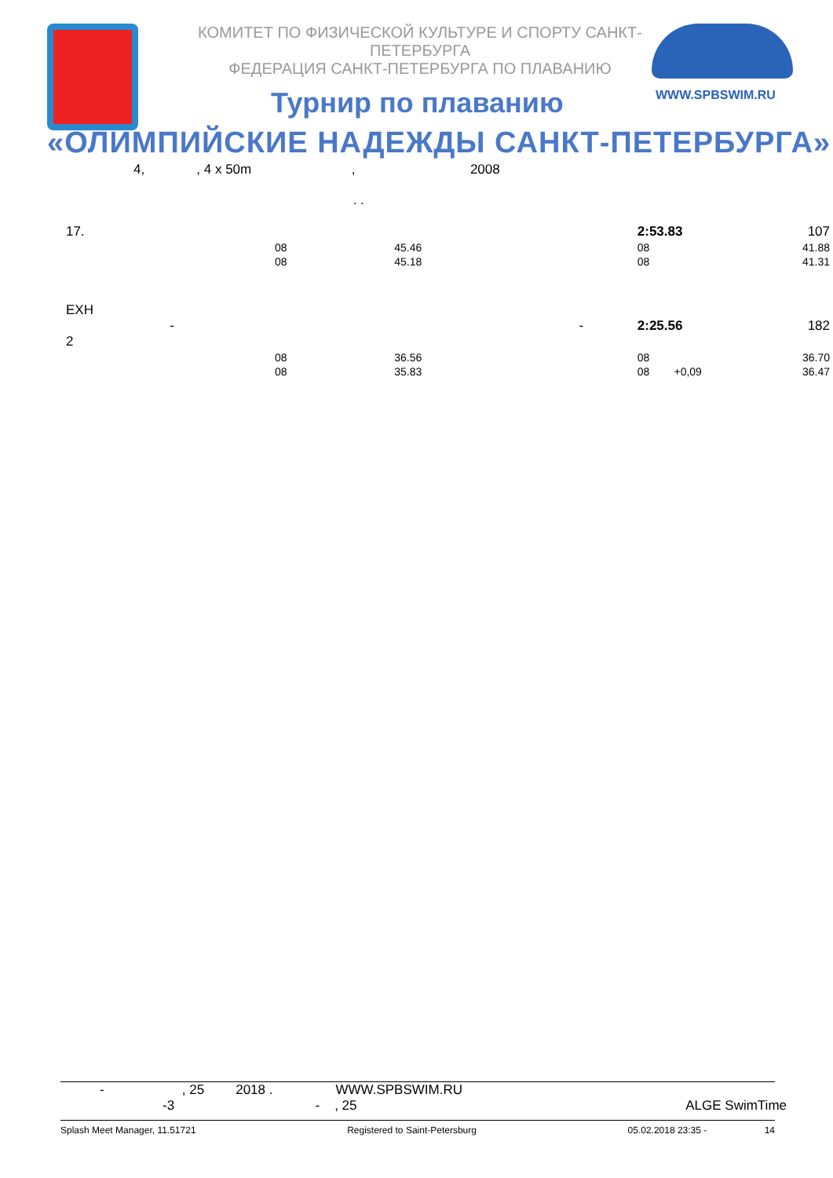КОМИТЕТ ПО ФИЗИЧЕСКОЙ КУЛЬТУРЕ И СПОРТУ САНКТ-ПЕТЕРБУРГА
ФЕДЕРАЦИЯ САНКТ-ПЕТЕРБУРГА ПО ПЛАВАНИЮ
WWW.SPBSWIM.RU
Турнир по плаванию
«ОЛИМПИЙСКИЕ НАДЕЖДЫ САНКТ-ПЕТЕРБУРГА»
4, , 4 x 50m , 2008
. .
| 17. | | | | | 2:53.83 | | 107 |
| | | 08 | 45.46 | | 08 | | 41.88 |
| | | 08 | 45.18 | | 08 | | 41.31 |
| EXH - 2 | | | - | | 2:25.56 | | 182 |
| | | 08 | 36.56 | | 08 | | 36.70 |
| | | 08 | 35.83 | | 08 +0,09 | | 36.47 |
- , 25 2018 . WWW.SPBSWIM.RU
-3 - , 25 ALGE SwimTime
Splash Meet Manager, 11.51721 Registered to Saint-Petersburg 05.02.2018 23:35 - 14